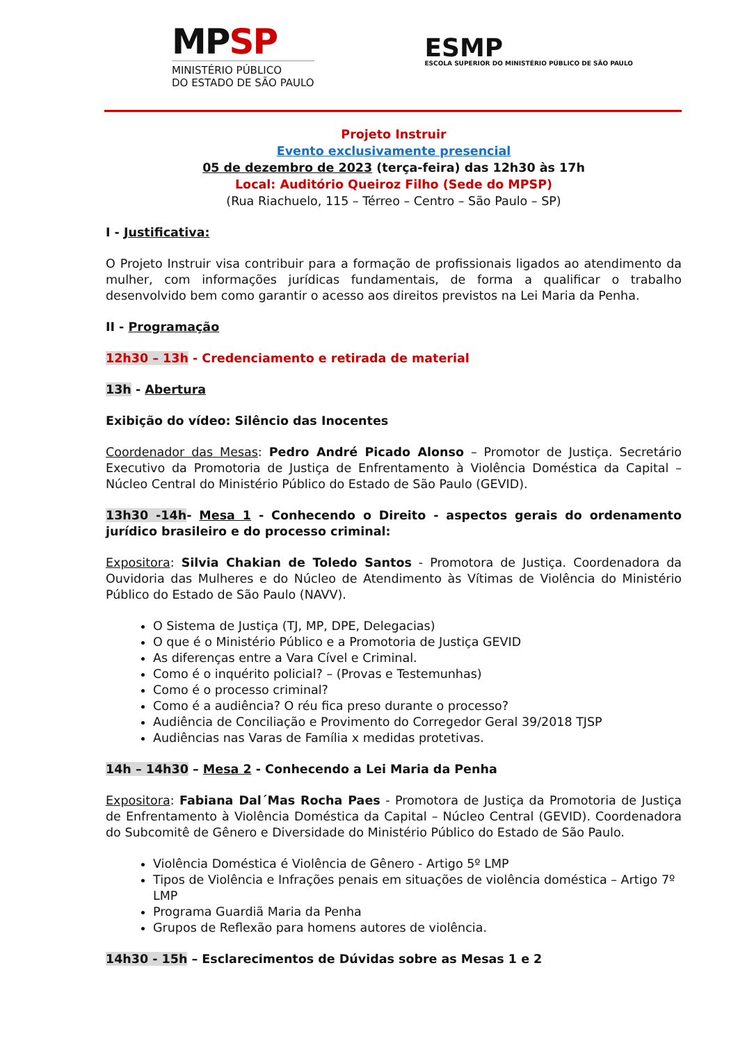MPSP
MINISTÉRIO PÚBLICO
DO ESTADO DE SÃO PAULO
ESMP
ESCOLA SUPERIOR DO MINISTÉRIO PÚBLICO DE SÃO PAULO
Projeto Instruir
Evento exclusivamente presencial
05 de dezembro de 2023 (terça-feira) das 12h30 às 17h
Local: Auditório Queiroz Filho (Sede do MPSP)
(Rua Riachuelo, 115 – Térreo – Centro – São Paulo – SP)
I - Justificativa:
O Projeto Instruir visa contribuir para a formação de profissionais ligados ao atendimento da mulher, com informações jurídicas fundamentais, de forma a qualificar o trabalho desenvolvido bem como garantir o acesso aos direitos previstos na Lei Maria da Penha.
II - Programação
12h30 – 13h - Credenciamento e retirada de material
13h - Abertura
Exibição do vídeo: Silêncio das Inocentes
Coordenador das Mesas: Pedro André Picado Alonso – Promotor de Justiça. Secretário Executivo da Promotoria de Justiça de Enfrentamento à Violência Doméstica da Capital – Núcleo Central do Ministério Público do Estado de São Paulo (GEVID).
13h30 -14h- Mesa 1 - Conhecendo o Direito - aspectos gerais do ordenamento jurídico brasileiro e do processo criminal:
Expositora: Silvia Chakian de Toledo Santos - Promotora de Justiça. Coordenadora da Ouvidoria das Mulheres e do Núcleo de Atendimento às Vítimas de Violência do Ministério Público do Estado de São Paulo (NAVV).
O Sistema de Justiça (TJ, MP, DPE, Delegacias)
O que é o Ministério Público e a Promotoria de Justiça GEVID
As diferenças entre a Vara Cível e Criminal.
Como é o inquérito policial? – (Provas e Testemunhas)
Como é o processo criminal?
Como é a audiência? O réu fica preso durante o processo?
Audiência de Conciliação e Provimento do Corregedor Geral 39/2018 TJSP
Audiências nas Varas de Família x medidas protetivas.
14h – 14h30 – Mesa 2 - Conhecendo a Lei Maria da Penha
Expositora: Fabiana Dal´Mas Rocha Paes - Promotora de Justiça da Promotoria de Justiça de Enfrentamento à Violência Doméstica da Capital – Núcleo Central (GEVID). Coordenadora do Subcomitê de Gênero e Diversidade do Ministério Público do Estado de São Paulo.
Violência Doméstica é Violência de Gênero - Artigo 5º LMP
Tipos de Violência e Infrações penais em situações de violência doméstica – Artigo 7º LMP
Programa Guardiã Maria da Penha
Grupos de Reflexão para homens autores de violência.
14h30 - 15h – Esclarecimentos de Dúvidas sobre as Mesas 1 e 2